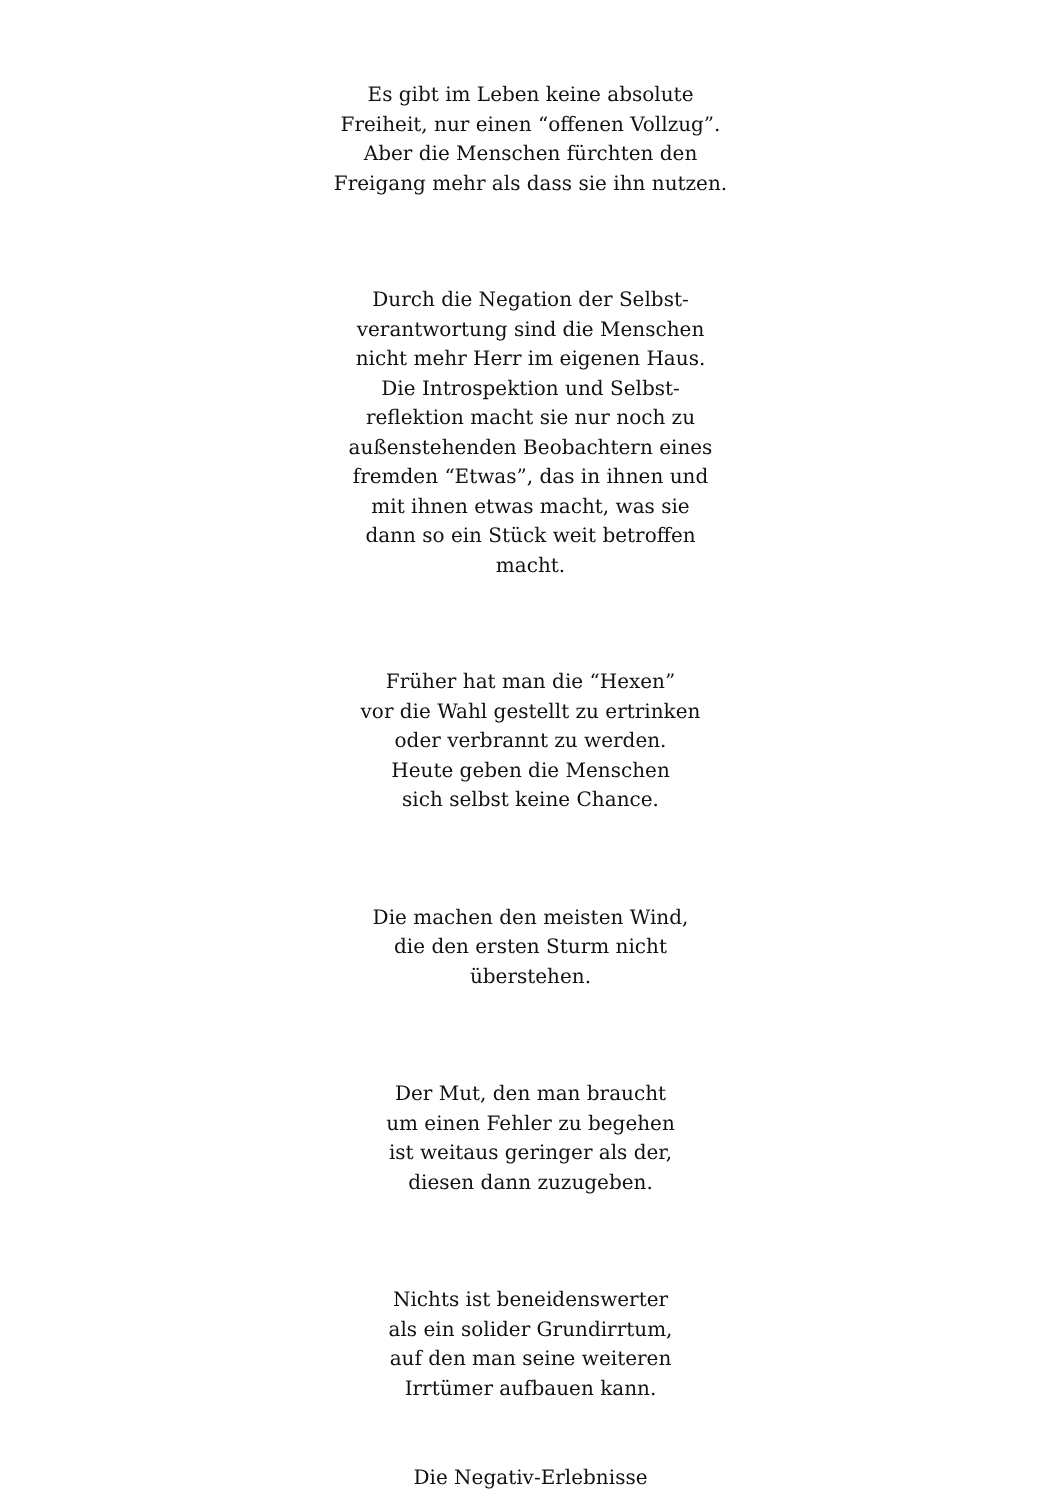Es gibt im Leben keine absolute
Freiheit, nur einen “offenen Vollzug”.
Aber die Menschen fürchten den
Freigang mehr als dass sie ihn nutzen.
Durch die Negation der Selbst-
verantwortung sind die Menschen
nicht mehr Herr im eigenen Haus.
Die Introspektion und Selbst-
reflektion macht sie nur noch zu
außenstehenden Beobachtern eines
fremden “Etwas”, das in ihnen und
mit ihnen etwas macht, was sie
dann so ein Stück weit betroffen
macht.
Früher hat man die “Hexen”
vor die Wahl gestellt zu ertrinken
oder verbrannt zu werden.
Heute geben die Menschen
sich selbst keine Chance.
Die machen den meisten Wind,
die den ersten Sturm nicht
überstehen.
Der Mut, den man braucht
um einen Fehler zu begehen
ist weitaus geringer als der,
diesen dann zuzugeben.
Nichts ist beneidenswerter
als ein solider Grundirrtum,
auf den man seine weiteren
Irrtümer aufbauen kann.
Die Negativ-Erlebnisse